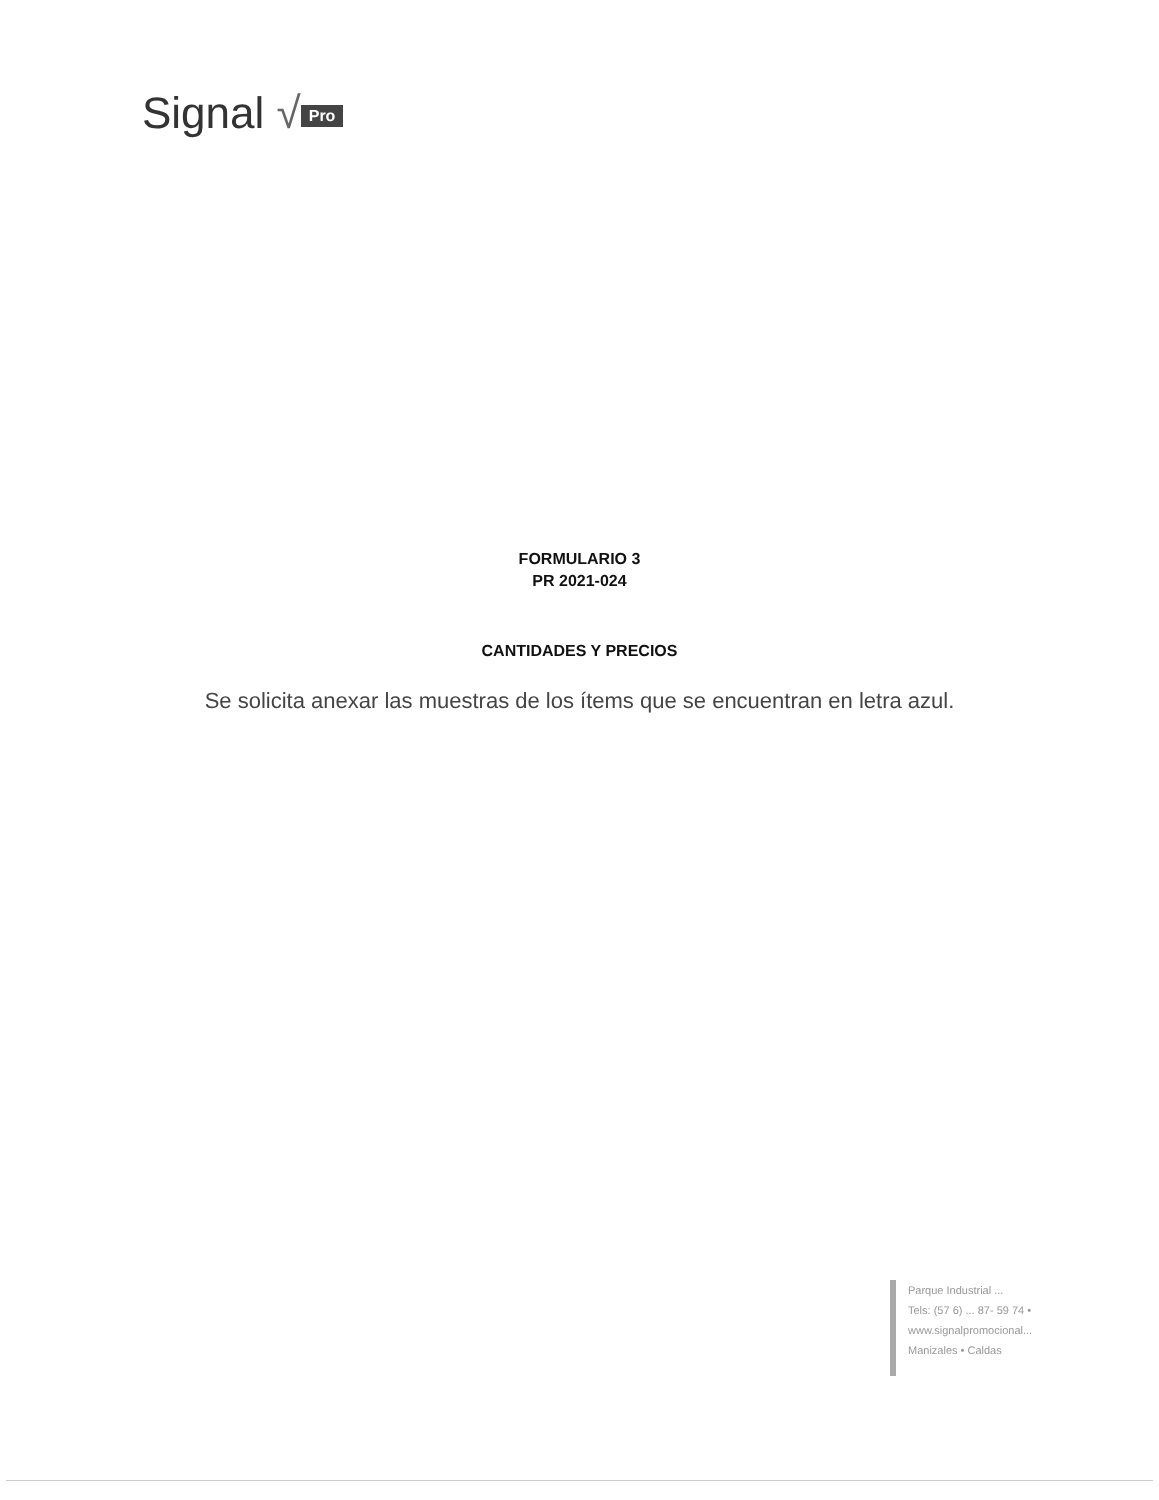Signal √ Pro
FORMULARIO 3
PR 2021-024
CANTIDADES Y PRECIOS
Se solicita anexar las muestras de los ítems que se encuentran en letra azul.
Parque Industrial ...
Tels: (57 6) ... 87- 59 74 •
www.signalpromocional...
Manizales • Caldas